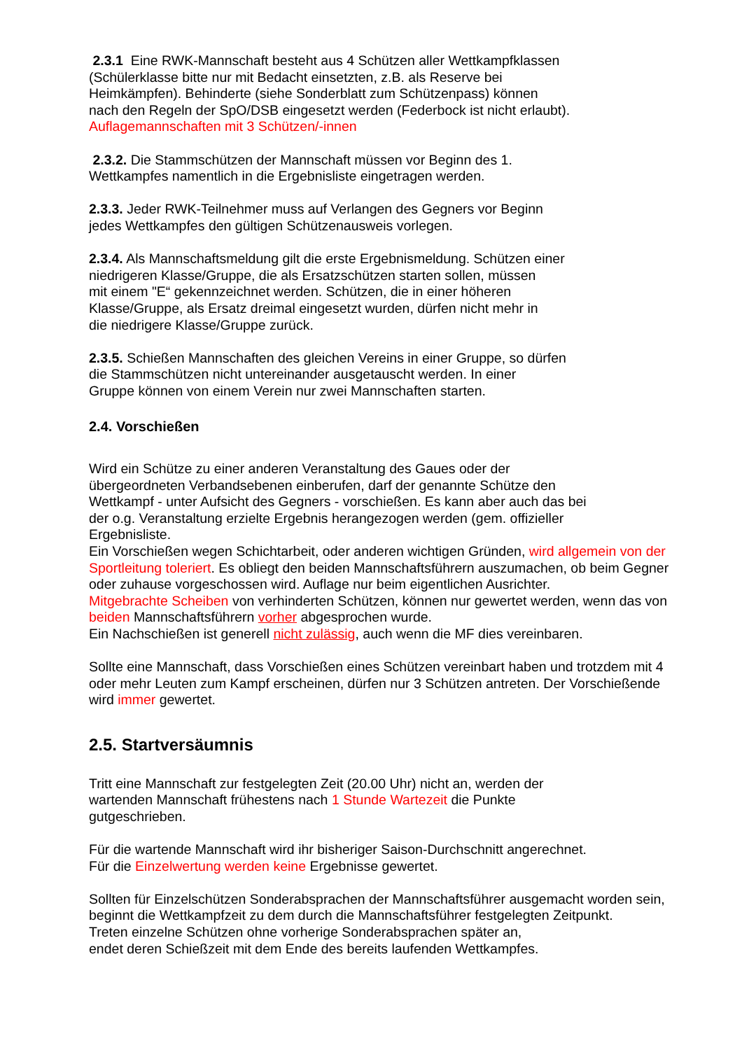2.3.1 Eine RWK-Mannschaft besteht aus 4 Schützen aller Wettkampfklassen
(Schülerklasse bitte nur mit Bedacht einsetzten, z.B. als Reserve bei
Heimkämpfen). Behinderte (siehe Sonderblatt zum Schützenpass) können
nach den Regeln der SpO/DSB eingesetzt werden (Federbock ist nicht erlaubt).
Auflagemannschaften mit 3 Schützen/-innen
2.3.2. Die Stammschützen der Mannschaft müssen vor Beginn des 1.
Wettkampfes namentlich in die Ergebnisliste eingetragen werden.
2.3.3. Jeder RWK-Teilnehmer muss auf Verlangen des Gegners vor Beginn
jedes Wettkampfes den gültigen Schützenausweis vorlegen.
2.3.4. Als Mannschaftsmeldung gilt die erste Ergebnismeldung. Schützen einer
niedrigeren Klasse/Gruppe, die als Ersatzschützen starten sollen, müssen
mit einem "E“ gekennzeichnet werden. Schützen, die in einer höheren
Klasse/Gruppe, als Ersatz dreimal eingesetzt wurden, dürfen nicht mehr in
die niedrigere Klasse/Gruppe zurück.
2.3.5. Schießen Mannschaften des gleichen Vereins in einer Gruppe, so dürfen
die Stammschützen nicht untereinander ausgetauscht werden. In einer
Gruppe können von einem Verein nur zwei Mannschaften starten.
2.4. Vorschießen
Wird ein Schütze zu einer anderen Veranstaltung des Gaues oder der
übergeordneten Verbandsebenen einberufen, darf der genannte Schütze den
Wettkampf - unter Aufsicht des Gegners - vorschießen. Es kann aber auch das bei
der o.g. Veranstaltung erzielte Ergebnis herangezogen werden (gem. offizieller
Ergebnisliste.
Ein Vorschießen wegen Schichtarbeit, oder anderen wichtigen Gründen, wird allgemein von der Sportleitung toleriert. Es obliegt den beiden Mannschaftsführern auszumachen, ob beim Gegner oder zuhause vorgeschossen wird. Auflage nur beim eigentlichen Ausrichter.
Mitgebrachte Scheiben von verhinderten Schützen, können nur gewertet werden, wenn das von beiden Mannschaftsführern vorher abgesprochen wurde.
Ein Nachschießen ist generell nicht zulässig, auch wenn die MF dies vereinbaren.
Sollte eine Mannschaft, dass Vorschießen eines Schützen vereinbart haben und trotzdem mit 4 oder mehr Leuten zum Kampf erscheinen, dürfen nur 3 Schützen antreten. Der Vorschießende wird immer gewertet.
2.5. Startversäumnis
Tritt eine Mannschaft zur festgelegten Zeit (20.00 Uhr) nicht an, werden der
wartenden Mannschaft frühestens nach 1 Stunde Wartezeit die Punkte
gutgeschrieben.
Für die wartende Mannschaft wird ihr bisheriger Saison-Durchschnitt angerechnet.
Für die Einzelwertung werden keine Ergebnisse gewertet.
Sollten für Einzelschützen Sonderabsprachen der Mannschaftsführer ausgemacht worden sein, beginnt die Wettkampfzeit zu dem durch die Mannschaftsführer festgelegten Zeitpunkt.
Treten einzelne Schützen ohne vorherige Sonderabsprachen später an,
endet deren Schießzeit mit dem Ende des bereits laufenden Wettkampfes.